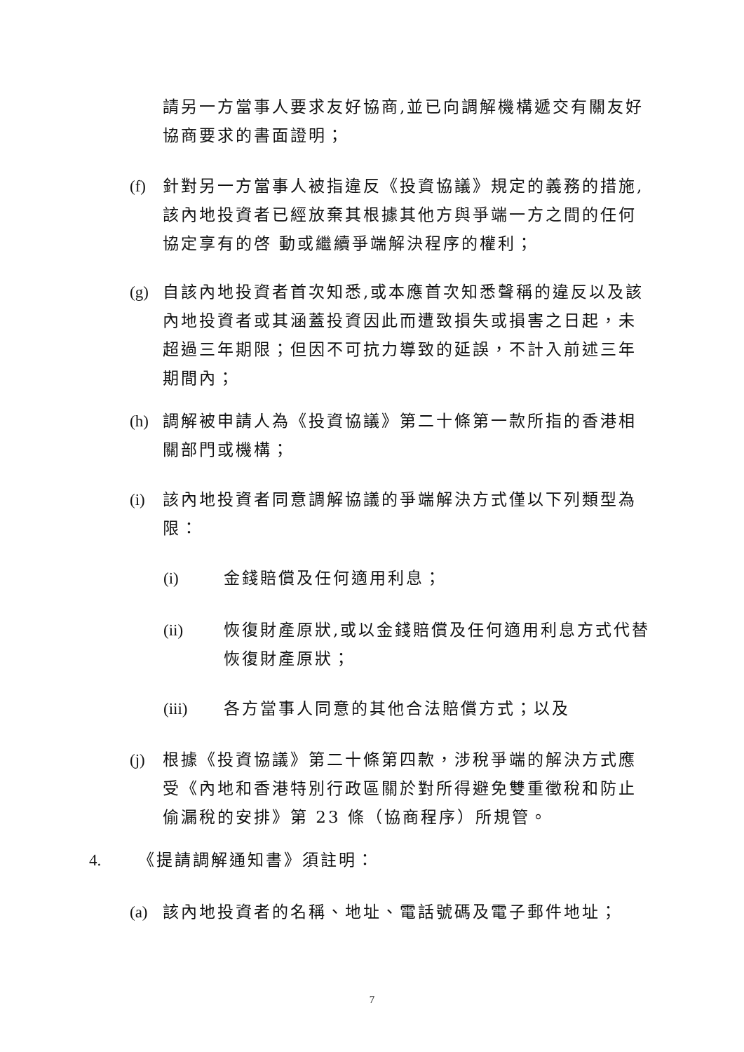請另一方當事人要求友好協商,並已向調解機構遞交有關友好協商要求的書面證明；
(f) 針對另一方當事人被指違反《投資協議》規定的義務的措施,該內地投資者已經放棄其根據其他方與爭端一方之間的任何協定享有的啓 動或繼續爭端解決程序的權利；
(g) 自該內地投資者首次知悉,或本應首次知悉聲稱的違反以及該內地投資者或其涵蓋投資因此而遭致損失或損害之日起，未超過三年期限；但因不可抗力導致的延誤，不計入前述三年期間內；
(h) 調解被申請人為《投資協議》第二十條第一款所指的香港相關部門或機構；
(i) 該內地投資者同意調解協議的爭端解決方式僅以下列類型為限：
(i) 金錢賠償及任何適用利息；
(ii) 恢復財產原狀,或以金錢賠償及任何適用利息方式代替恢復財產原狀；
(iii) 各方當事人同意的其他合法賠償方式；以及
(j) 根據《投資協議》第二十條第四款，涉稅爭端的解決方式應受《內地和香港特別行政區關於對所得避免雙重徵稅和防止偷漏稅的安排》第 23 條（協商程序）所規管。
4. 《提請調解通知書》須註明：
(a) 該內地投資者的名稱、地址、電話號碼及電子郵件地址；
7